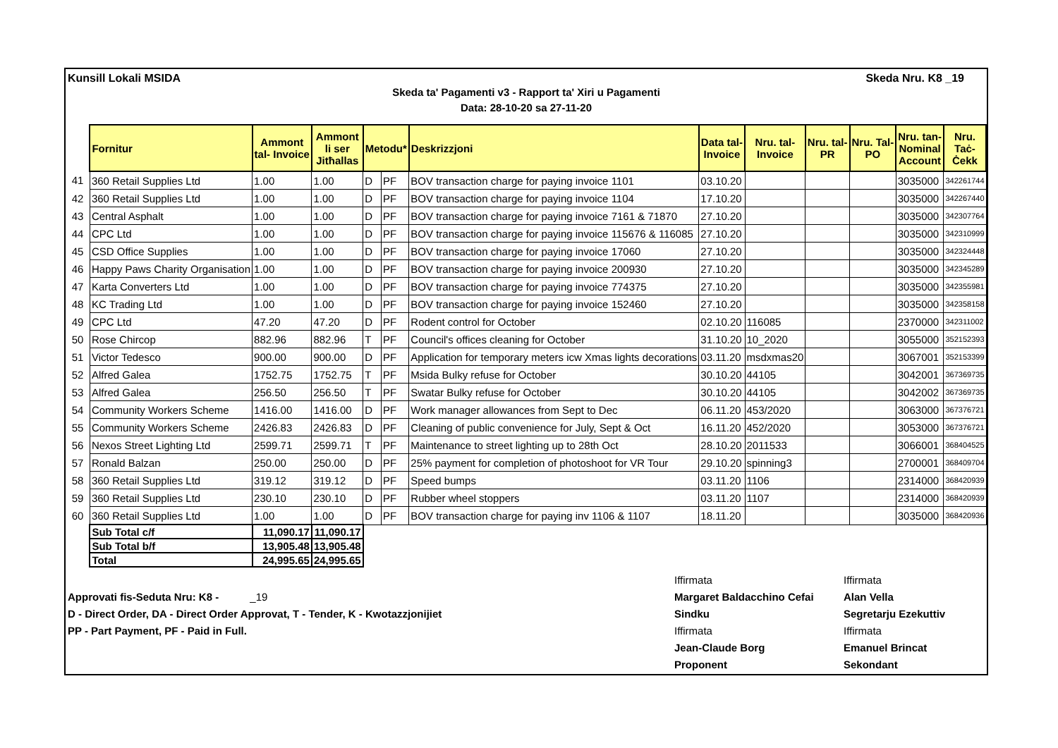Kunsill Lokali MSIDA Skeda Nru. K8 _19
Skeda ta' Pagamenti v3 - Rapport ta' Xiri u Pagamenti
Data: 28-10-20 sa 27-11-20
| | Fornitur | Ammont tal- Invoice | Ammont li ser Jitħallas | Metodu* | | Deskrizzjoni | Data tal- Invoice | Nru. tal- Invoice | Nru. tal- PR | Nru. Tal- PO | Nru. tan- Nominal Account | Nru. Taċ- Ċekk |
| --- | --- | --- | --- | --- | --- | --- | --- | --- | --- | --- | --- | --- |
| 41 | 360 Retail Supplies Ltd | 1.00 | 1.00 | D | PF | BOV transaction charge for paying invoice 1101 | 03.10.20 | | | | 3035000 | 342261744 |
| 42 | 360 Retail Supplies Ltd | 1.00 | 1.00 | D | PF | BOV transaction charge for paying invoice 1104 | 17.10.20 | | | | 3035000 | 342267440 |
| 43 | Central Asphalt | 1.00 | 1.00 | D | PF | BOV transaction charge for paying invoice 7161 & 71870 | 27.10.20 | | | | 3035000 | 342307764 |
| 44 | CPC Ltd | 1.00 | 1.00 | D | PF | BOV transaction charge for paying invoice 115676 & 116085 | 27.10.20 | | | | 3035000 | 342310999 |
| 45 | CSD Office Supplies | 1.00 | 1.00 | D | PF | BOV transaction charge for paying invoice 17060 | 27.10.20 | | | | 3035000 | 342324448 |
| 46 | Happy Paws Charity Organisation | 1.00 | 1.00 | D | PF | BOV transaction charge for paying invoice 200930 | 27.10.20 | | | | 3035000 | 342345289 |
| 47 | Karta Converters Ltd | 1.00 | 1.00 | D | PF | BOV transaction charge for paying invoice 774375 | 27.10.20 | | | | 3035000 | 342355981 |
| 48 | KC Trading Ltd | 1.00 | 1.00 | D | PF | BOV transaction charge for paying invoice 152460 | 27.10.20 | | | | 3035000 | 342358158 |
| 49 | CPC Ltd | 47.20 | 47.20 | D | PF | Rodent control for October | 02.10.20 | 116085 | | | 2370000 | 342311002 |
| 50 | Rose Chircop | 882.96 | 882.96 | T | PF | Council's offices cleaning for October | 31.10.20 | 10_2020 | | | 3055000 | 352152393 |
| 51 | Victor Tedesco | 900.00 | 900.00 | D | PF | Application for temporary meters icw Xmas lights decorations | 03.11.20 | msdxmas20 | | | 3067001 | 352153399 |
| 52 | Alfred Galea | 1752.75 | 1752.75 | T | PF | Msida Bulky refuse for October | 30.10.20 | 44105 | | | 3042001 | 367369735 |
| 53 | Alfred Galea | 256.50 | 256.50 | T | PF | Swatar Bulky refuse for October | 30.10.20 | 44105 | | | 3042002 | 367369735 |
| 54 | Community Workers Scheme | 1416.00 | 1416.00 | D | PF | Work manager allowances from Sept to Dec | 06.11.20 | 453/2020 | | | 3063000 | 367376721 |
| 55 | Community Workers Scheme | 2426.83 | 2426.83 | D | PF | Cleaning of public convenience for July, Sept & Oct | 16.11.20 | 452/2020 | | | 3053000 | 367376721 |
| 56 | Nexos Street Lighting Ltd | 2599.71 | 2599.71 | T | PF | Maintenance to street lighting up to 28th Oct | 28.10.20 | 2011533 | | | 3066001 | 368404525 |
| 57 | Ronald Balzan | 250.00 | 250.00 | D | PF | 25% payment for completion of photoshoot for VR Tour | 29.10.20 | spinning3 | | | 2700001 | 368409704 |
| 58 | 360 Retail Supplies Ltd | 319.12 | 319.12 | D | PF | Speed bumps | 03.11.20 | 1106 | | | 2314000 | 368420939 |
| 59 | 360 Retail Supplies Ltd | 230.10 | 230.10 | D | PF | Rubber wheel stoppers | 03.11.20 | 1107 | | | 2314000 | 368420939 |
| 60 | 360 Retail Supplies Ltd | 1.00 | 1.00 | D | PF | BOV transaction charge for paying inv 1106 & 1107 | 18.11.20 | | | | 3035000 | 368420936 |
| | Sub Total c/f | 11,090.17 | 11,090.17 | | | | | | | | | |
| | Sub Total b/f | 13,905.48 | 13,905.48 | | | | | | | | | |
| | Total | 24,995.65 | 24,995.65 | | | | | | | | | |
Approvati fis-Seduta Nru: K8 - _19
D - Direct Order, DA - Direct Order Approvat, T - Tender, K - Kwotazzjonijiet
PP - Part Payment, PF - Paid in Full.
Iffirmata Iffirmata Margaret Baldacchino Cefai Alan Vella Sindku Segretarju Ezekuttiv Iffirmata Iffirmata Jean-Claude Borg Emanuel Brincat Proponent Sekondant